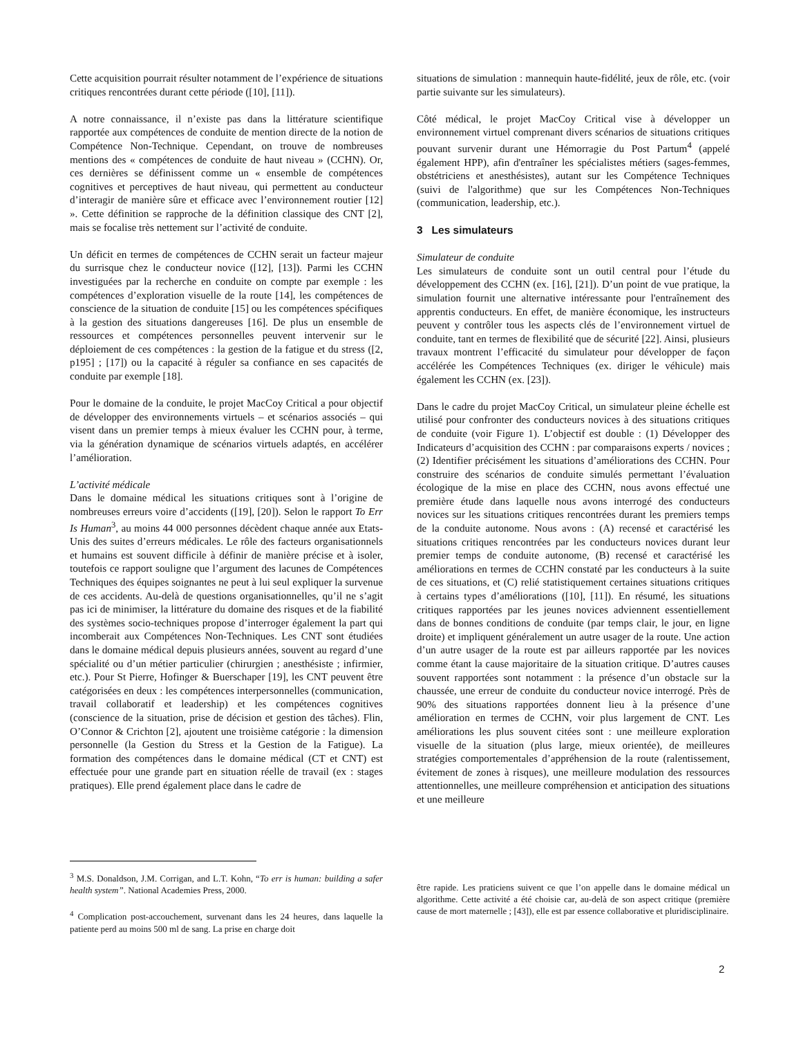Cette acquisition pourrait résulter notamment de l’expérience de situations critiques rencontrées durant cette période ([10], [11]).
A notre connaissance, il n’existe pas dans la littérature scientifique rapportée aux compétences de conduite de mention directe de la notion de Compétence Non-Technique. Cependant, on trouve de nombreuses mentions des « compétences de conduite de haut niveau » (CCHN). Or, ces dernières se définissent comme un « ensemble de compétences cognitives et perceptives de haut niveau, qui permettent au conducteur d’interagir de manière sûre et efficace avec l’environnement routier [12] ». Cette définition se rapproche de la définition classique des CNT [2], mais se focalise très nettement sur l’activité de conduite.
Un déficit en termes de compétences de CCHN serait un facteur majeur du surrisque chez le conducteur novice ([12], [13]). Parmi les CCHN investiguées par la recherche en conduite on compte par exemple : les compétences d’exploration visuelle de la route [14], les compétences de conscience de la situation de conduite [15] ou les compétences spécifiques à la gestion des situations dangereuses [16]. De plus un ensemble de ressources et compétences personnelles peuvent intervenir sur le déploiement de ces compétences : la gestion de la fatigue et du stress ([2, p195] ; [17]) ou la capacité à réguler sa confiance en ses capacités de conduite par exemple [18].
Pour le domaine de la conduite, le projet MacCoy Critical a pour objectif de développer des environnements virtuels – et scénarios associés – qui visent dans un premier temps à mieux évaluer les CCHN pour, à terme, via la génération dynamique de scénarios virtuels adaptés, en accélérer l’amélioration.
L’activité médicale
Dans le domaine médical les situations critiques sont à l’origine de nombreuses erreurs voire d’accidents ([19], [20]). Selon le rapport To Err Is Human<sup>3</sup>, au moins 44 000 personnes décèdent chaque année aux Etats-Unis des suites d’erreurs médicales. Le rôle des facteurs organisationnels et humains est souvent difficile à définir de manière précise et à isoler, toutefois ce rapport souligne que l’argument des lacunes de Compétences Techniques des équipes soignantes ne peut à lui seul expliquer la survenue de ces accidents. Au-delà de questions organisationnelles, qu’il ne s’agit pas ici de minimiser, la littérature du domaine des risques et de la fiabilité des systèmes socio-techniques propose d’interroger également la part qui incomberait aux Compétences Non-Techniques. Les CNT sont étudiées dans le domaine médical depuis plusieurs années, souvent au regard d’une spécialité ou d’un métier particulier (chirurgien ; anesthésiste ; infirmier, etc.). Pour St Pierre, Hofinger & Buerschaper [19], les CNT peuvent être catégorisées en deux : les compétences interpersonnelles (communication, travail collaboratif et leadership) et les compétences cognitives (conscience de la situation, prise de décision et gestion des tâches). Flin, O’Connor & Crichton [2], ajoutent une troisième catégorie : la dimension personnelle (la Gestion du Stress et la Gestion de la Fatigue). La formation des compétences dans le domaine médical (CT et CNT) est effectuée pour une grande part en situation réelle de travail (ex : stages pratiques). Elle prend également place dans le cadre de
situations de simulation : mannequin haute-fidélité, jeux de rôle, etc. (voir partie suivante sur les simulateurs).
Côté médical, le projet MacCoy Critical vise à développer un environnement virtuel comprenant divers scénarios de situations critiques pouvant survenir durant une Hémorragie du Post Partum<sup>4</sup> (appelé également HPP), afin d'entraîner les spécialistes métiers (sages-femmes, obstétriciens et anesthésistes), autant sur les Compétence Techniques (suivi de l'algorithme) que sur les Compétences Non-Techniques (communication, leadership, etc.).
3 Les simulateurs
Simulateur de conduite
Les simulateurs de conduite sont un outil central pour l’étude du développement des CCHN (ex. [16], [21]). D’un point de vue pratique, la simulation fournit une alternative intéressante pour l'entraînement des apprentis conducteurs. En effet, de manière économique, les instructeurs peuvent y contrôler tous les aspects clés de l’environnement virtuel de conduite, tant en termes de flexibilité que de sécurité [22]. Ainsi, plusieurs travaux montrent l’efficacité du simulateur pour développer de façon accélérée les Compétences Techniques (ex. diriger le véhicule) mais également les CCHN (ex. [23]).
Dans le cadre du projet MacCoy Critical, un simulateur pleine échelle est utilisé pour confronter des conducteurs novices à des situations critiques de conduite (voir Figure 1). L’objectif est double : (1) Développer des Indicateurs d’acquisition des CCHN : par comparaisons experts / novices ; (2) Identifier précisément les situations d’améliorations des CCHN. Pour construire des scénarios de conduite simulés permettant l’évaluation écologique de la mise en place des CCHN, nous avons effectué une première étude dans laquelle nous avons interrogé des conducteurs novices sur les situations critiques rencontrées durant les premiers temps de la conduite autonome. Nous avons : (A) recensé et caractérisé les situations critiques rencontrées par les conducteurs novices durant leur premier temps de conduite autonome, (B) recensé et caractérisé les améliorations en termes de CCHN constaté par les conducteurs à la suite de ces situations, et (C) relié statistiquement certaines situations critiques à certains types d’améliorations ([10], [11]). En résumé, les situations critiques rapportées par les jeunes novices adviennent essentiellement dans de bonnes conditions de conduite (par temps clair, le jour, en ligne droite) et impliquent généralement un autre usager de la route. Une action d’un autre usager de la route est par ailleurs rapportée par les novices comme étant la cause majoritaire de la situation critique. D’autres causes souvent rapportées sont notamment : la présence d’un obstacle sur la chaussée, une erreur de conduite du conducteur novice interrogé. Près de 90% des situations rapportées donnent lieu à la présence d’une amélioration en termes de CCHN, voir plus largement de CNT. Les améliorations les plus souvent citées sont : une meilleure exploration visuelle de la situation (plus large, mieux orientée), de meilleures stratégies comportementales d’appréhension de la route (ralentissement, évitement de zones à risques), une meilleure modulation des ressources attentionnelles, une meilleure compréhension et anticipation des situations et une meilleure
<sup>3</sup> M.S. Donaldson, J.M. Corrigan, and L.T. Kohn, “To err is human: building a safer health system”. National Academies Press, 2000.
<sup>4</sup> Complication post-accouchement, survenant dans les 24 heures, dans laquelle la patiente perd au moins 500 ml de sang. La prise en charge doit
être rapide. Les praticiens suivent ce que l’on appelle dans le domaine médical un algorithme. Cette activité a été choisie car, au-delà de son aspect critique (première cause de mort maternelle ; [43]), elle est par essence collaborative et pluridisciplinaire.
2